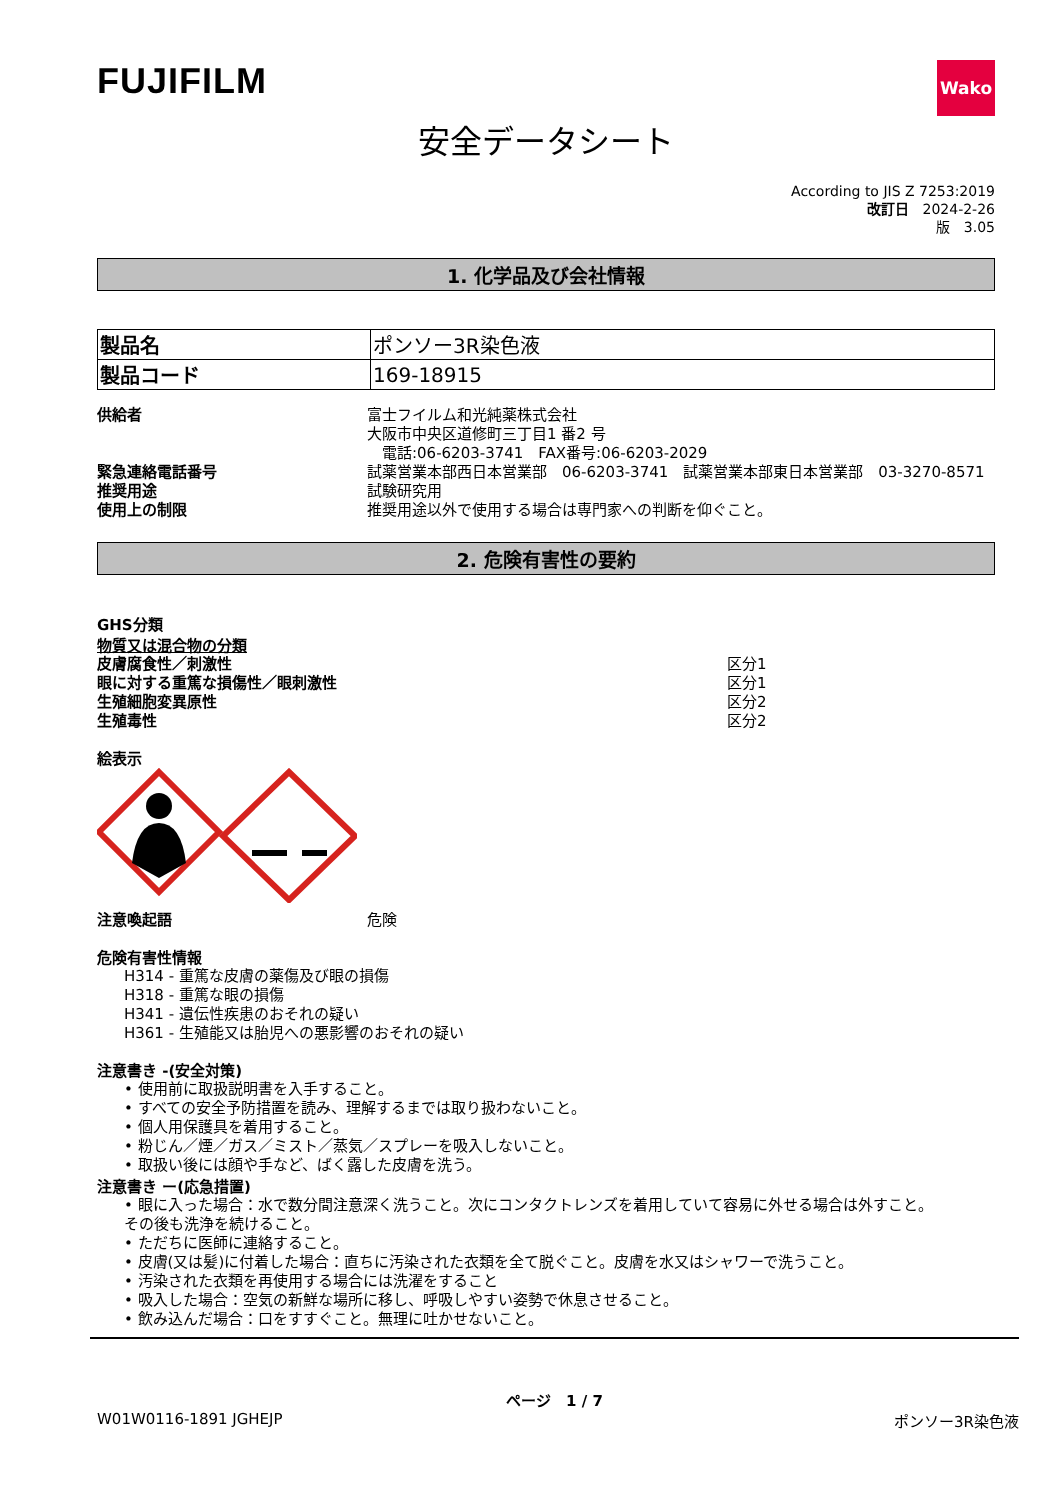FUJIFILM
Wako
安全データシート
According to JIS Z 7253:2019
改訂日　2024-2-26
版　3.05
1. 化学品及び会社情報
| 製品名 | ポンソー3R染色液 |
| 製品コード | 169-18915 |
供給者 富士フイルム和光純薬株式会社
大阪市中央区道修町三丁目1 番2 号
　電話:06-6203-3741　FAX番号:06-6203-2029
緊急連絡電話番号 試薬営業本部西日本営業部　06-6203-3741　試薬営業本部東日本営業部　03-3270-8571
推奨用途 試験研究用
使用上の制限 推奨用途以外で使用する場合は専門家への判断を仰ぐこと。
2. 危険有害性の要約
GHS分類
物質又は混合物の分類
皮膚腐食性／刺激性 区分1
眼に対する重篤な損傷性／眼刺激性 区分1
生殖細胞変異原性 区分2
生殖毒性 区分2
絵表示
注意喚起語 危険
危険有害性情報
H314 - 重篤な皮膚の薬傷及び眼の損傷
H318 - 重篤な眼の損傷
H341 - 遺伝性疾患のおそれの疑い
H361 - 生殖能又は胎児への悪影響のおそれの疑い
注意書き -(安全対策)
• 使用前に取扱説明書を入手すること。
• すべての安全予防措置を読み、理解するまでは取り扱わないこと。
• 個人用保護具を着用すること。
• 粉じん／煙／ガス／ミスト／蒸気／スプレーを吸入しないこと。
• 取扱い後には顔や手など、ばく露した皮膚を洗う。
注意書き ー(応急措置)
• 眼に入った場合：水で数分間注意深く洗うこと。次にコンタクトレンズを着用していて容易に外せる場合は外すこと。
その後も洗浄を続けること。
• ただちに医師に連絡すること。
• 皮膚(又は髪)に付着した場合：直ちに汚染された衣類を全て脱ぐこと。皮膚を水又はシャワーで洗うこと。
• 汚染された衣類を再使用する場合には洗濯をすること
• 吸入した場合：空気の新鮮な場所に移し、呼吸しやすい姿勢で休息させること。
• 飲み込んだ場合：口をすすぐこと。無理に吐かせないこと。
ページ　1 / 7
W01W0116-1891 JGHEJP ポンソー3R染色液